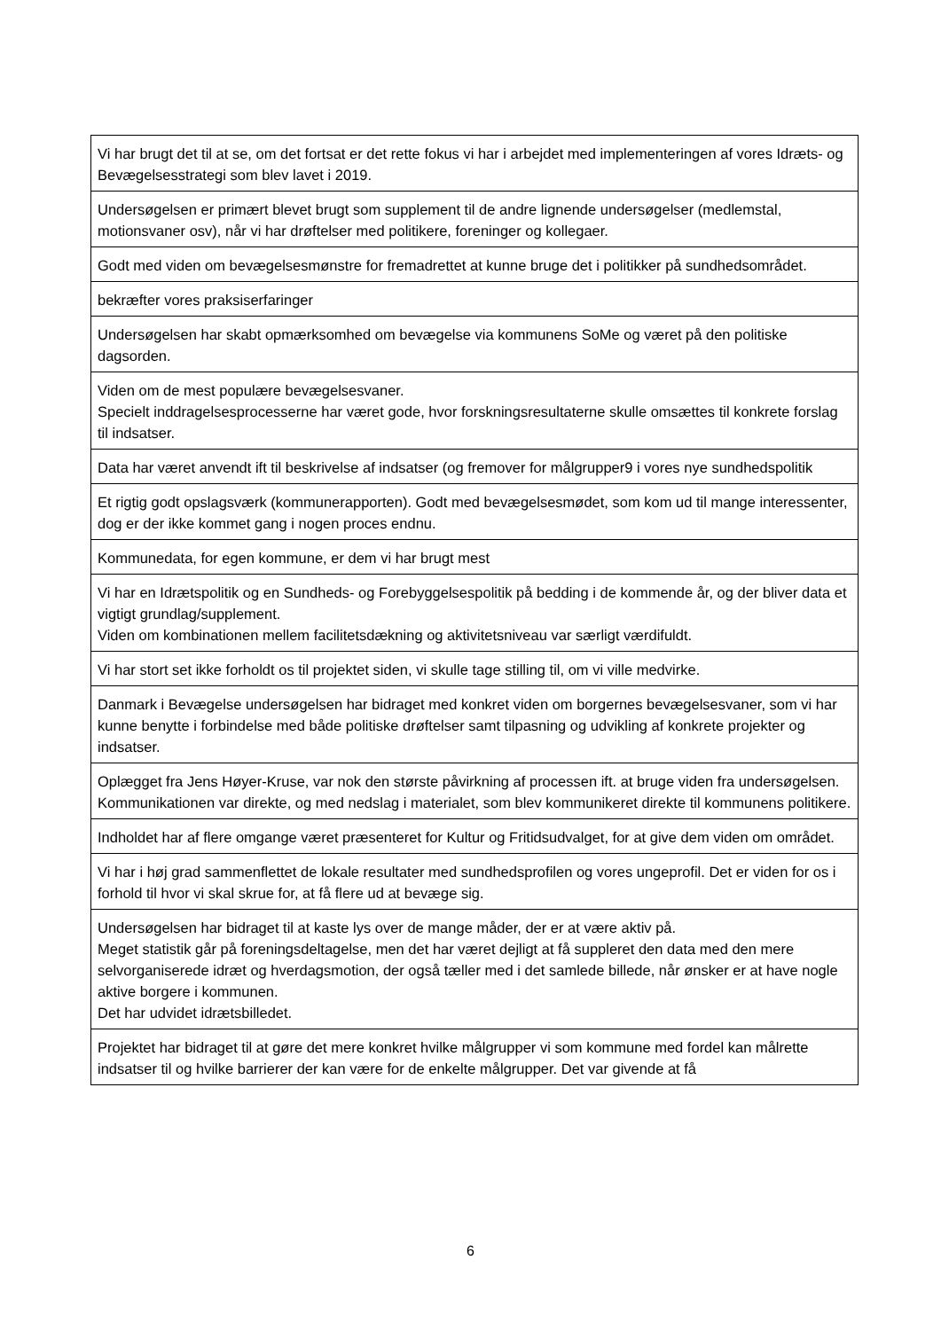| Vi har brugt det til at se, om det fortsat er det rette fokus vi har i arbejdet med implementeringen af vores Idræts- og Bevægelsesstrategi som blev lavet i 2019. |
| Undersøgelsen er primært blevet brugt som supplement til de andre lignende undersøgelser (medlemstal, motionsvaner osv), når vi har drøftelser med politikere, foreninger og kollegaer. |
| Godt med viden om bevægelsesmønstre for fremadrettet at kunne bruge det i politikker på sundhedsområdet. |
| bekræfter vores praksiserfaringer |
| Undersøgelsen har skabt opmærksomhed om bevægelse via kommunens SoMe og været på den politiske dagsorden. |
| Viden om de mest populære bevægelsesvaner. Specielt inddragelsesprocesserne har været gode, hvor forskningsresultaterne skulle omsættes til konkrete forslag til indsatser. |
| Data har været anvendt ift til beskrivelse af indsatser (og fremover for målgrupper9 i vores nye sundhedspolitik |
| Et rigtig godt opslagsværk (kommunerapporten). Godt med bevægelsesmødet, som kom ud til mange interessenter, dog er der ikke kommet gang i nogen proces endnu. |
| Kommunedata, for egen kommune, er dem vi har brugt mest |
| Vi har en Idrætspolitik og en Sundheds- og Forebyggelsespolitik på bedding i de kommende år, og der bliver data et vigtigt grundlag/supplement. Viden om kombinationen mellem facilitetsdækning og aktivitetsniveau var særligt værdifuldt. |
| Vi har stort set ikke forholdt os til projektet siden, vi skulle tage stilling til, om vi ville medvirke. |
| Danmark i Bevægelse undersøgelsen har bidraget med konkret viden om borgernes bevægelsesvaner, som vi har kunne benytte i forbindelse med både politiske drøftelser samt tilpasning og udvikling af konkrete projekter og indsatser. |
| Oplægget fra Jens Høyer-Kruse, var nok den største påvirkning af processen ift. at bruge viden fra undersøgelsen. Kommunikationen var direkte, og med nedslag i materialet, som blev kommunikeret direkte til kommunens politikere. |
| Indholdet har af flere omgange været præsenteret for Kultur og Fritidsudvalget, for at give dem viden om området. |
| Vi har i høj grad sammenflettet de lokale resultater med sundhedsprofilen og vores ungeprofil. Det er viden for os i forhold til hvor vi skal skrue for, at få flere ud at bevæge sig. |
| Undersøgelsen har bidraget til at kaste lys over de mange måder, der er at være aktiv på. Meget statistik går på foreningsdeltagelse, men det har været dejligt at få suppleret den data med den mere selvorganiserede idræt og hverdagsmotion, der også tæller med i det samlede billede, når ønsker er at have nogle aktive borgere i kommunen. Det har udvidet idrætsbilledet. |
| Projektet har bidraget til at gøre det mere konkret hvilke målgrupper vi som kommune med fordel kan målrette indsatser til og hvilke barrierer der kan være for de enkelte målgrupper. Det var givende at få |
6